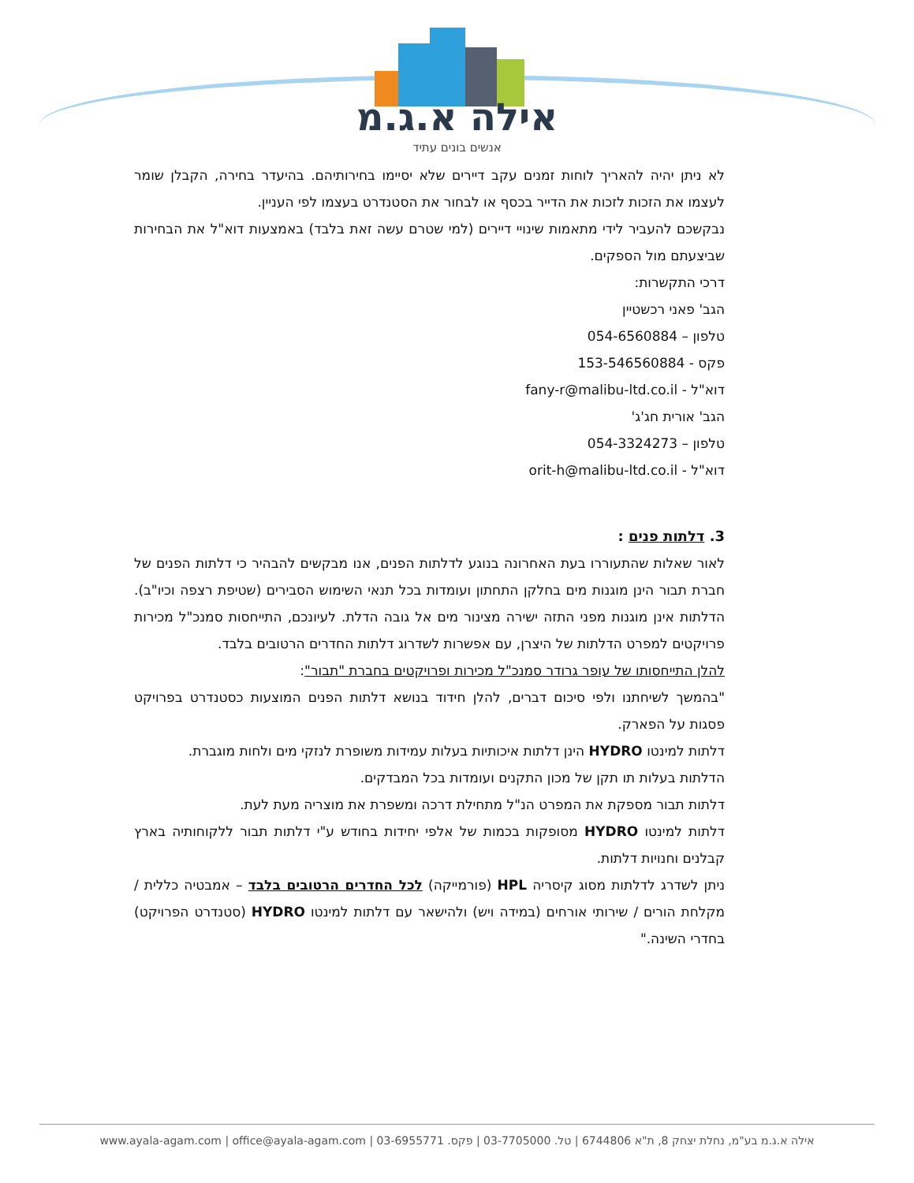אילה א.ג.מ
אנשים בונים עתיד
לא ניתן יהיה להאריך לוחות זמנים עקב דיירים שלא יסיימו בחירותיהם. בהיעדר בחירה, הקבלן שומר לעצמו את הזכות לזכות את הדייר בכסף או לבחור את הסטנדרט בעצמו לפי העניין.
נבקשכם להעביר לידי מתאמות שינויי דיירים (למי שטרם עשה זאת בלבד) באמצעות דוא"ל את הבחירות שביצעתם מול הספקים.
דרכי התקשרות:
הגב' פאני רכשטיין
טלפון – 054-6560884
פקס - 153-546560884
דוא"ל - fany-r@malibu-ltd.co.il
הגב' אורית חג'ג'
טלפון – 054-3324273
דוא"ל - orit-h@malibu-ltd.co.il
3. דלתות פנים :
לאור שאלות שהתעוררו בעת האחרונה בנוגע לדלתות הפנים, אנו מבקשים להבהיר כי דלתות הפנים של חברת תבור הינן מוגנות מים בחלקן התחתון ועומדות בכל תנאי השימוש הסבירים (שטיפת רצפה וכיו"ב). הדלתות אינן מוגנות מפני התזה ישירה מצינור מים אל גובה הדלת. לעיונכם, התייחסות סמנכ"ל מכירות פרויקטים למפרט הדלתות של היצרן, עם אפשרות לשדרוג דלתות החדרים הרטובים בלבד.
להלן התייחסותו של עופר גרודר סמנכ"ל מכירות ופרויקטים בחברת "תבור":
"בהמשך לשיחתנו ולפי סיכום דברים, להלן חידוד בנושא דלתות הפנים המוצעות כסטנדרט בפרויקט פסגות על הפארק.
דלתות למינטו HYDRO הינן דלתות איכותיות בעלות עמידות משופרת לנזקי מים ולחות מוגברת.
הדלתות בעלות תו תקן של מכון התקנים ועומדות בכל המבדקים.
דלתות תבור מספקת את המפרט הנ"ל מתחילת דרכה ומשפרת את מוצריה מעת לעת.
דלתות למינטו HYDRO מסופקות בכמות של אלפי יחידות בחודש ע"י דלתות תבור ללקוחותיה בארץ קבלנים וחנויות דלתות.
ניתן לשדרג לדלתות מסוג קיסריה HPL (פורמייקה) לכל החדרים הרטובים בלבד – אמבטיה כללית / מקלחת הורים / שירותי אורחים (במידה ויש) ולהישאר עם דלתות למינטו HYDRO (סטנדרט הפרויקט) בחדרי השינה."
אילה א.ג.מ בע"מ, נחלת יצחק 8, ת"א 6744806 | טל. 03-7705000 | פקס. 03-6955771 | www.ayala-agam.com | office@ayala-agam.com